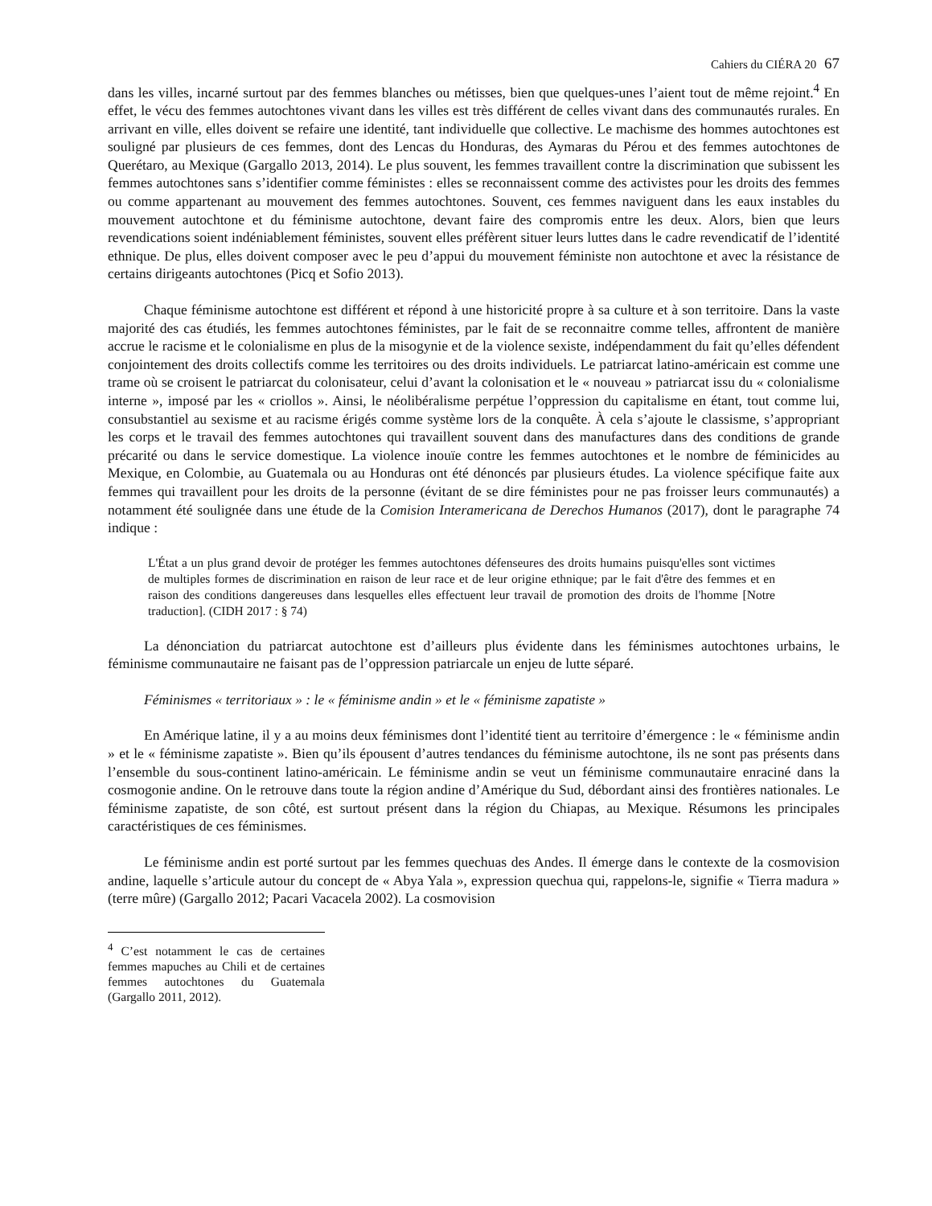Cahiers du CIÉRA 20 67
dans les villes, incarné surtout par des femmes blanches ou métisses, bien que quelques-unes l’aient tout de même rejoint.<sup>4</sup> En effet, le vécu des femmes autochtones vivant dans les villes est très différent de celles vivant dans des communautés rurales. En arrivant en ville, elles doivent se refaire une identité, tant individuelle que collective. Le machisme des hommes autochtones est souligné par plusieurs de ces femmes, dont des Lencas du Honduras, des Aymaras du Pérou et des femmes autochtones de Querétaro, au Mexique (Gargallo 2013, 2014). Le plus souvent, les femmes travaillent contre la discrimination que subissent les femmes autochtones sans s’identifier comme féministes : elles se reconnaissent comme des activistes pour les droits des femmes ou comme appartenant au mouvement des femmes autochtones. Souvent, ces femmes naviguent dans les eaux instables du mouvement autochtone et du féminisme autochtone, devant faire des compromis entre les deux. Alors, bien que leurs revendications soient indéniablement féministes, souvent elles préfèrent situer leurs luttes dans le cadre revendicatif de l’identité ethnique. De plus, elles doivent composer avec le peu d’appui du mouvement féministe non autochtone et avec la résistance de certains dirigeants autochtones (Picq et Sofio 2013).
Chaque féminisme autochtone est différent et répond à une historicité propre à sa culture et à son territoire. Dans la vaste majorité des cas étudiés, les femmes autochtones féministes, par le fait de se reconnaitre comme telles, affrontent de manière accrue le racisme et le colonialisme en plus de la misogynie et de la violence sexiste, indépendamment du fait qu’elles défendent conjointement des droits collectifs comme les territoires ou des droits individuels. Le patriarcat latino-américain est comme une trame où se croisent le patriarcat du colonisateur, celui d’avant la colonisation et le « nouveau » patriarcat issu du « colonialisme interne », imposé par les « criollos ». Ainsi, le néolibéralisme perpétue l’oppression du capitalisme en étant, tout comme lui, consubstantiel au sexisme et au racisme érigés comme système lors de la conquête. À cela s’ajoute le classisme, s’appropriant les corps et le travail des femmes autochtones qui travaillent souvent dans des manufactures dans des conditions de grande précarité ou dans le service domestique. La violence inouïe contre les femmes autochtones et le nombre de féminicides au Mexique, en Colombie, au Guatemala ou au Honduras ont été dénoncés par plusieurs études. La violence spécifique faite aux femmes qui travaillent pour les droits de la personne (évitant de se dire féministes pour ne pas froisser leurs communautés) a notamment été soulignée dans une étude de la Comision Interamericana de Derechos Humanos (2017), dont le paragraphe 74 indique :
L'État a un plus grand devoir de protéger les femmes autochtones défenseures des droits humains puisqu'elles sont victimes de multiples formes de discrimination en raison de leur race et de leur origine ethnique; par le fait d'être des femmes et en raison des conditions dangereuses dans lesquelles elles effectuent leur travail de promotion des droits de l'homme [Notre traduction]. (CIDH 2017 : § 74)
La dénonciation du patriarcat autochtone est d’ailleurs plus évidente dans les féminismes autochtones urbains, le féminisme communautaire ne faisant pas de l’oppression patriarcale un enjeu de lutte séparé.
Féminismes « territoriaux » : le « féminisme andin » et le « féminisme zapatiste »
En Amérique latine, il y a au moins deux féminismes dont l’identité tient au territoire d’émergence : le « féminisme andin » et le « féminisme zapatiste ». Bien qu’ils épousent d’autres tendances du féminisme autochtone, ils ne sont pas présents dans l’ensemble du sous-continent latino-américain. Le féminisme andin se veut un féminisme communautaire enraciné dans la cosmogonie andine. On le retrouve dans toute la région andine d’Amérique du Sud, débordant ainsi des frontières nationales. Le féminisme zapatiste, de son côté, est surtout présent dans la région du Chiapas, au Mexique. Résumons les principales caractéristiques de ces féminismes.
Le féminisme andin est porté surtout par les femmes quechuas des Andes. Il émerge dans le contexte de la cosmovision andine, laquelle s’articule autour du concept de « Abya Yala », expression quechua qui, rappelons-le, signifie « Tierra madura » (terre mûre) (Gargallo 2012; Pacari Vacacela 2002). La cosmovision
<sup>4</sup> C’est notamment le cas de certaines femmes mapuches au Chili et de certaines femmes autochtones du Guatemala (Gargallo 2011, 2012).